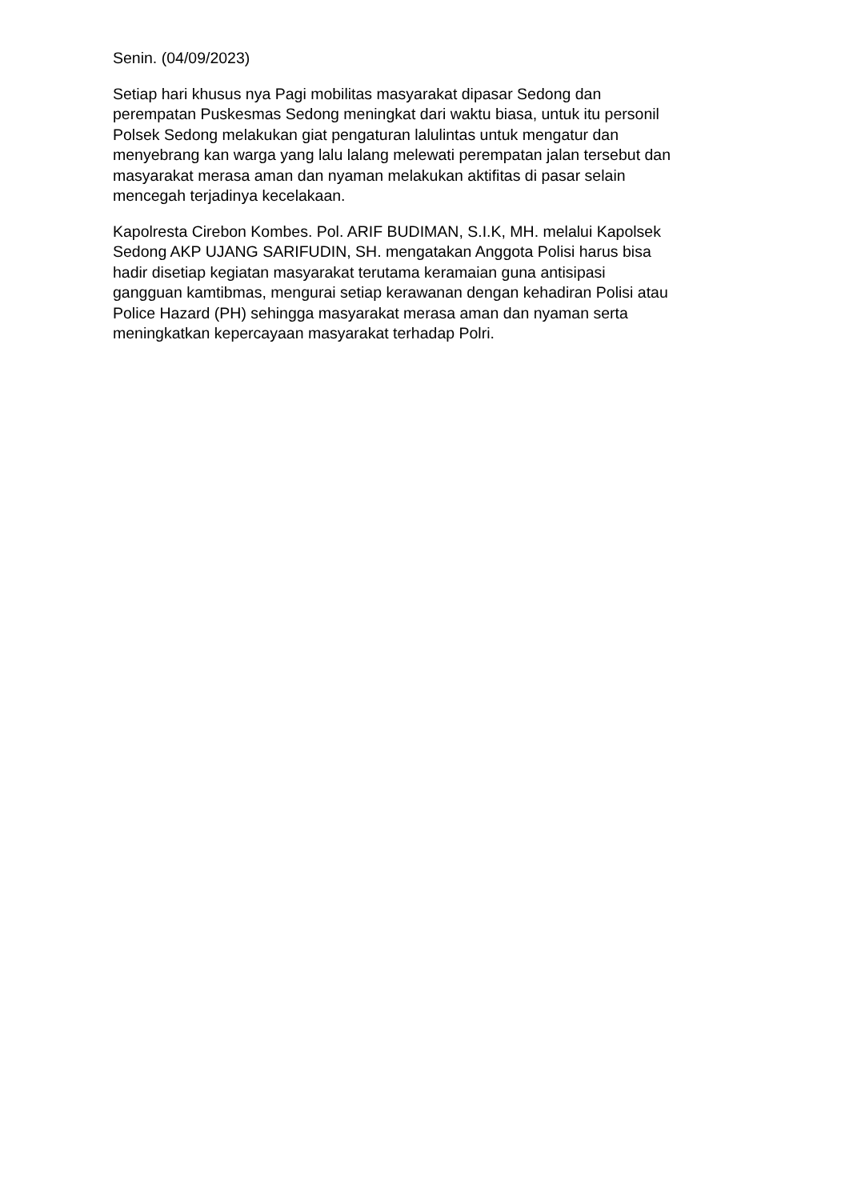Senin. (04/09/2023)
Setiap hari khusus nya Pagi mobilitas masyarakat dipasar Sedong dan
perempatan Puskesmas Sedong meningkat dari waktu biasa, untuk itu personil
Polsek Sedong melakukan giat pengaturan lalulintas untuk mengatur dan
menyebrang kan warga yang lalu lalang melewati perempatan jalan tersebut dan
masyarakat merasa aman dan nyaman melakukan aktifitas di pasar selain
mencegah terjadinya kecelakaan.
Kapolresta Cirebon Kombes. Pol. ARIF BUDIMAN, S.I.K, MH. melalui Kapolsek
Sedong AKP UJANG SARIFUDIN, SH. mengatakan Anggota Polisi harus bisa
hadir disetiap kegiatan masyarakat terutama keramaian guna antisipasi
gangguan kamtibmas, mengurai setiap kerawanan dengan kehadiran Polisi atau
Police Hazard (PH) sehingga masyarakat merasa aman dan nyaman serta
meningkatkan kepercayaan masyarakat terhadap Polri.